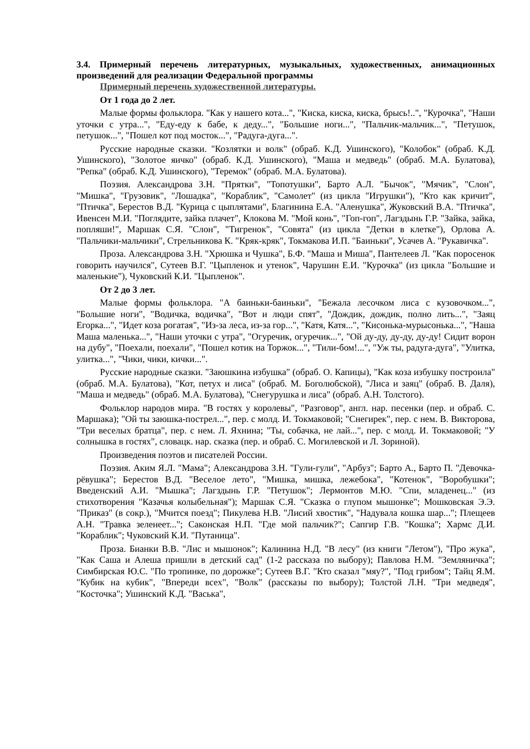3.4. Примерный перечень литературных, музыкальных, художественных, анимационных произведений для реализации Федеральной программы
Примерный перечень художественной литературы.
От 1 года до 2 лет.
Малые формы фольклора. "Как у нашего кота...", "Киска, киска, киска, брысь!..", "Курочка", "Наши уточки с утра...", "Еду-еду к бабе, к деду...", "Большие ноги...", "Пальчик-мальчик...", "Петушок, петушок...", "Пошел кот под мосток...", "Радуга-дуга...".
Русские народные сказки. "Козлятки и волк" (обраб. К.Д. Ушинского), "Колобок" (обраб. К.Д. Ушинского), "Золотое яичко" (обраб. К.Д. Ушинского), "Маша и медведь" (обраб. М.А. Булатова), "Репка" (обраб. К.Д. Ушинского), "Теремок" (обраб. М.А. Булатова).
Поэзия. Александрова З.Н. "Прятки", "Топотушки", Барто А.Л. "Бычок", "Мячик", "Слон", "Мишка", "Грузовик", "Лошадка", "Кораблик", "Самолет" (из цикла "Игрушки"), "Кто как кричит", "Птичка", Берестов В.Д. "Курица с цыплятами", Благинина Е.А. "Аленушка", Жуковский В.А. "Птичка", Ивенсен М.И. "Поглядите, зайка плачет", Клокова М. "Мой конь", "Гоп-гоп", Лагздынь Г.Р. "Зайка, зайка, попляши!", Маршак С.Я. "Слон", "Тигренок", "Совята" (из цикла "Детки в клетке"), Орлова А. "Пальчики-мальчики", Стрельникова К. "Кряк-кряк", Токмакова И.П. "Баиньки", Усачев А. "Рукавичка".
Проза. Александрова З.Н. "Хрюшка и Чушка", Б.Ф. "Маша и Миша", Пантелеев Л. "Как поросенок говорить научился", Сутеев В.Г. "Цыпленок и утенок", Чарушин Е.И. "Курочка" (из цикла "Большие и маленькие"), Чуковский К.И. "Цыпленок".
От 2 до 3 лет.
Малые формы фольклора. "А баиньки-баиньки", "Бежала лесочком лиса с кузовочком...", "Большие ноги", "Водичка, водичка", "Вот и люди спят", "Дождик, дождик, полно лить...", "Заяц Егорка...", "Идет коза рогатая", "Из-за леса, из-за гор...", "Катя, Катя...", "Кисонька-мурысонька...", "Наша Маша маленька...", "Наши уточки с утра", "Огуречик, огуречик...", "Ой ду-ду, ду-ду, ду-ду! Сидит ворон на дубу", "Поехали, поехали", "Пошел котик на Торжок...", "Тили-бом!...", "Уж ты, радуга-дуга", "Улитка, улитка...", "Чики, чики, кички...".
Русские народные сказки. "Заюшкина избушка" (обраб. О. Капицы), "Как коза избушку построила" (обраб. М.А. Булатова), "Кот, петух и лиса" (обраб. М. Боголюбской), "Лиса и заяц" (обраб. В. Даля), "Маша и медведь" (обраб. М.А. Булатова), "Снегурушка и лиса" (обраб. А.Н. Толстого).
Фольклор народов мира. "В гостях у королевы", "Разговор", англ. нар. песенки (пер. и обраб. С. Маршака); "Ой ты заюшка-пострел...", пер. с молд. И. Токмаковой; "Снегирек", пер. с нем. В. Викторова, "Три веселых братца", пер. с нем. Л. Яхнина; "Ты, собачка, не лай...", пер. с молд. И. Токмаковой; "У солнышка в гостях", словацк. нар. сказка (пер. и обраб. С. Могилевской и Л. Зориной).
Произведения поэтов и писателей России.
Поэзия. Аким Я.Л. "Мама"; Александрова З.Н. "Гули-гули", "Арбуз"; Барто А., Барто П. "Девочка-рёвушка"; Берестов В.Д. "Веселое лето", "Мишка, мишка, лежебока", "Котенок", "Воробушки"; Введенский А.И. "Мышка"; Лагздынь Г.Р. "Петушок"; Лермонтов М.Ю. "Спи, младенец..." (из стихотворения "Казачья колыбельная"); Маршак С.Я. "Сказка о глупом мышонке"; Мошковская Э.Э. "Приказ" (в сокр.), "Мчится поезд"; Пикулева Н.В. "Лисий хвостик", "Надувала кошка шар..."; Плещеев А.Н. "Травка зеленеет..."; Саконская Н.П. "Где мой пальчик?"; Сапгир Г.В. "Кошка"; Хармс Д.И. "Кораблик"; Чуковский К.И. "Путаница".
Проза. Бианки В.В. "Лис и мышонок"; Калинина Н.Д. "В лесу" (из книги "Летом"), "Про жука", "Как Саша и Алеша пришли в детский сад" (1-2 рассказа по выбору); Павлова Н.М. "Земляничка"; Симбирская Ю.С. "По тропинке, по дорожке"; Сутеев В.Г. "Кто сказал "мяу?", "Под грибом"; Тайц Я.М. "Кубик на кубик", "Впереди всех", "Волк" (рассказы по выбору); Толстой Л.Н. "Три медведя", "Косточка"; Ушинский К.Д. "Васька",